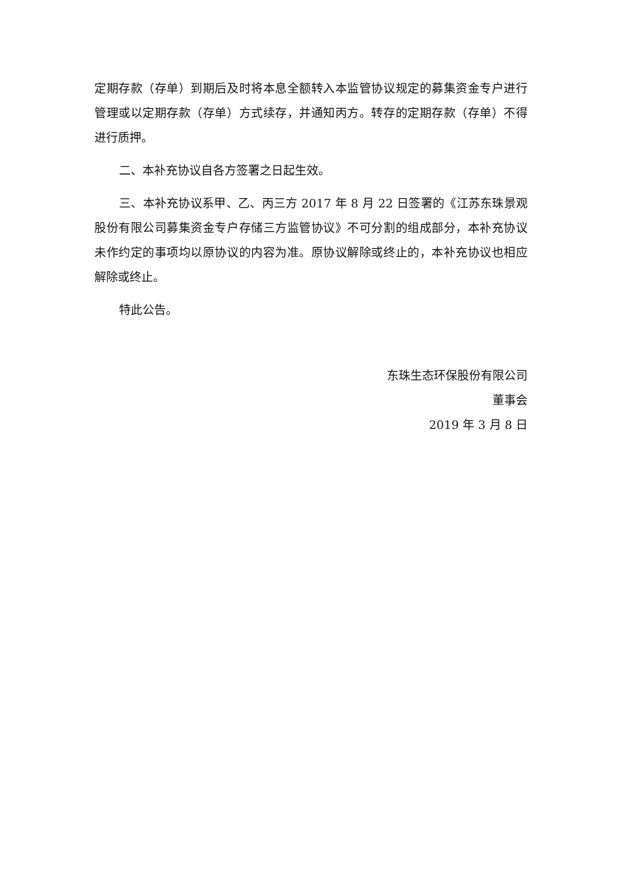定期存款（存单）到期后及时将本息全额转入本监管协议规定的募集资金专户进行管理或以定期存款（存单）方式续存，并通知丙方。转存的定期存款（存单）不得进行质押。
二、本补充协议自各方签署之日起生效。
三、本补充协议系甲、乙、丙三方 2017 年 8 月 22 日签署的《江苏东珠景观股份有限公司募集资金专户存储三方监管协议》不可分割的组成部分，本补充协议未作约定的事项均以原协议的内容为准。原协议解除或终止的，本补充协议也相应解除或终止。
特此公告。
东珠生态环保股份有限公司
董事会
2019 年 3 月 8 日